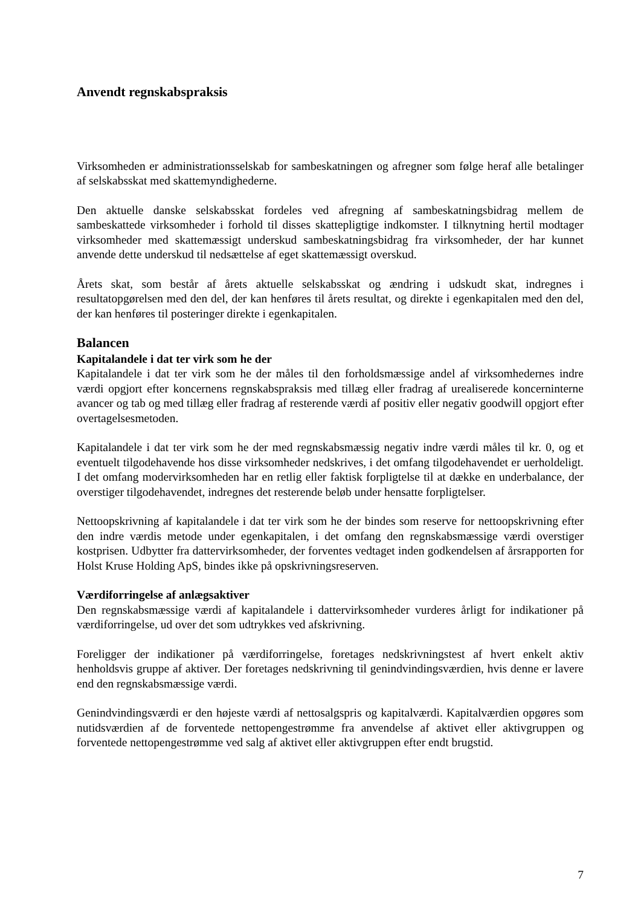Anvendt regnskabspraksis
Virksomheden er administrationsselskab for sambeskatningen og afregner som følge heraf alle betalinger af selskabsskat med skattemyndighederne.
Den aktuelle danske selskabsskat fordeles ved afregning af sambeskatningsbidrag mellem de sambeskattede virksomheder i forhold til disses skattepligtige indkomster. I tilknytning hertil modtager virksomheder med skattemæssigt underskud sambeskatningsbidrag fra virksomheder, der har kunnet anvende dette underskud til nedsættelse af eget skattemæssigt overskud.
Årets skat, som består af årets aktuelle selskabsskat og ændring i udskudt skat, indregnes i resultatopgørelsen med den del, der kan henføres til årets resultat, og direkte i egenkapitalen med den del, der kan henføres til posteringer direkte i egenkapitalen.
Balancen
Kapitalandele i dat ter virk som he der
Kapitalandele i dat ter virk som he der måles til den forholdsmæssige andel af virksomhedernes indre værdi opgjort efter koncernens regnskabspraksis med tillæg eller fradrag af urealiserede koncerninterne avancer og tab og med tillæg eller fradrag af resterende værdi af positiv eller negativ goodwill opgjort efter overtagelsesmetoden.
Kapitalandele i dat ter virk som he der med regnskabsmæssig negativ indre værdi måles til kr. 0, og et eventuelt tilgodehavende hos disse virksomheder nedskrives, i det omfang tilgodehavendet er uerholdeligt. I det omfang modervirksomheden har en retlig eller faktisk forpligtelse til at dække en underbalance, der overstiger tilgodehavendet, indregnes det resterende beløb under hensatte forpligtelser.
Nettoopskrivning af kapitalandele i dat ter virk som he der bindes som reserve for nettoopskrivning efter den indre værdis metode under egenkapitalen, i det omfang den regnskabsmæssige værdi overstiger kostprisen. Udbytter fra dattervirksomheder, der forventes vedtaget inden godkendelsen af årsrapporten for Holst Kruse Holding ApS, bindes ikke på opskrivningsreserven.
Værdiforringelse af anlægsaktiver
Den regnskabsmæssige værdi af kapitalandele i dattervirksomheder vurderes årligt for indikationer på værdiforringelse, ud over det som udtrykkes ved afskrivning.
Foreligger der indikationer på værdiforringelse, foretages nedskrivningstest af hvert enkelt aktiv henholdsvis gruppe af aktiver. Der foretages nedskrivning til genindvindingsværdien, hvis denne er lavere end den regnskabsmæssige værdi.
Genindvindingsværdi er den højeste værdi af nettosalgspris og kapitalværdi. Kapitalværdien opgøres som nutidsværdien af de forventede nettopengestrømme fra anvendelse af aktivet eller aktivgruppen og forventede nettopengestrømme ved salg af aktivet eller aktivgruppen efter endt brugstid.
7